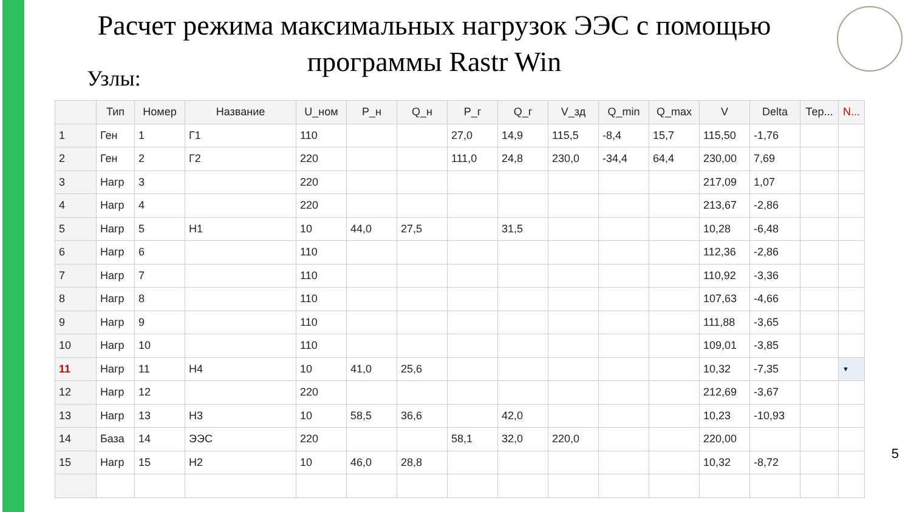Расчет режима максимальных нагрузок ЭЭС с помощью программы Rastr Win
Узлы:
| | Тип | Номер | Название | U_ном | P_н | Q_н | P_г | Q_г | V_зд | Q_min | Q_max | V | Delta | Тер... | N... |
| --- | --- | --- | --- | --- | --- | --- | --- | --- | --- | --- | --- | --- | --- | --- | --- |
| 1 | Ген | 1 | Г1 | 110 | | | 27,0 | 14,9 | 115,5 | -8,4 | 15,7 | 115,50 | -1,76 | | |
| 2 | Ген | 2 | Г2 | 220 | | | 111,0 | 24,8 | 230,0 | -34,4 | 64,4 | 230,00 | 7,69 | | |
| 3 | Нагр | 3 | | 220 | | | | | | | | 217,09 | 1,07 | | |
| 4 | Нагр | 4 | | 220 | | | | | | | | 213,67 | -2,86 | | |
| 5 | Нагр | 5 | Н1 | 10 | 44,0 | 27,5 | | 31,5 | | | | 10,28 | -6,48 | | |
| 6 | Нагр | 6 | | 110 | | | | | | | | 112,36 | -2,86 | | |
| 7 | Нагр | 7 | | 110 | | | | | | | | 110,92 | -3,36 | | |
| 8 | Нагр | 8 | | 110 | | | | | | | | 107,63 | -4,66 | | |
| 9 | Нагр | 9 | | 110 | | | | | | | | 111,88 | -3,65 | | |
| 10 | Нагр | 10 | | 110 | | | | | | | | 109,01 | -3,85 | | |
| 11 | Нагр | 11 | Н4 | 10 | 41,0 | 25,6 | | | | | | 10,32 | -7,35 | | ▼ |
| 12 | Нагр | 12 | | 220 | | | | | | | | 212,69 | -3,67 | | |
| 13 | Нагр | 13 | Н3 | 10 | 58,5 | 36,6 | | 42,0 | | | | 10,23 | -10,93 | | |
| 14 | База | 14 | ЭЭС | 220 | | | 58,1 | 32,0 | 220,0 | | | 220,00 | | | |
| 15 | Нагр | 15 | Н2 | 10 | 46,0 | 28,8 | | | | | | 10,32 | -8,72 | | |
5